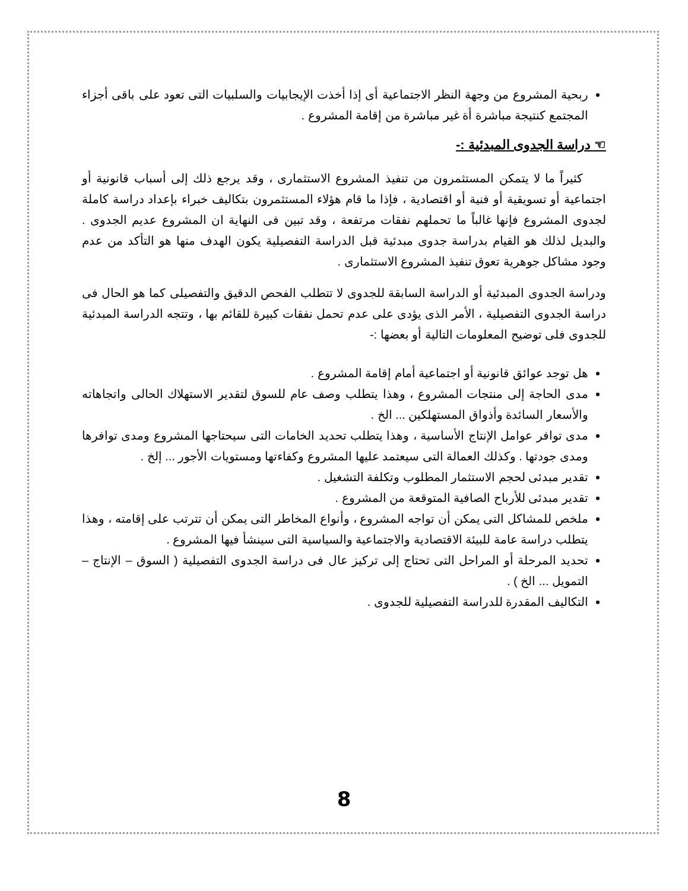ربحية المشروع من وجهة النظر الاجتماعية أى إذا أخذت الإيجابيات والسلبيات التى تعود على باقى أجزاء المجتمع كنتيجة مباشرة أة غير مباشرة من إقامة المشروع .
☜ دراسة الجدوى المبدئية :-
كثيراً ما لا يتمكن المستثمرون من تنفيذ المشروع الاستثمارى ، وقد يرجع ذلك إلى أسباب قانونية أو اجتماعية أو تسويقية أو فنية أو اقتصادية ، فإذا ما قام هؤلاء المستثمرون بتكاليف خبراء بإعداد دراسة كاملة لجدوى المشروع فإنها غالباً ما تحملهم نفقات مرتفعة ، وقد تبين فى النهاية ان المشروع عديم الجدوى . والبديل لذلك هو القيام بدراسة جدوى مبدئية قبل الدراسة التفصيلية يكون الهدف منها هو التأكد من عدم وجود مشاكل جوهرية تعوق تنفيذ المشروع الاستثمارى .
ودراسة الجدوى المبدئية أو الدراسة السابقة للجدوى لا تتطلب الفحص الدقيق والتفصيلى كما هو الحال فى دراسة الجدوى التفصيلية ، الأمر الذى يؤدى على عدم تحمل نفقات كبيرة للقائم بها ، وتتجه الدراسة المبدئية للجدوى فلى توضيح المعلومات التالية أو بعضها :-
هل توجد عوائق قانونية أو اجتماعية أمام إقامة المشروع .
مدى الحاجة إلى منتجات المشروع ، وهذا يتطلب وصف عام للسوق لتقدير الاستهلاك الحالى واتجاهاته والأسعار السائدة وأذواق المستهلكين ... الخ .
مدى توافر عوامل الإنتاج الأساسية ، وهذا يتطلب تحديد الخامات التى سيحتاجها المشروع ومدى توافرها ومدى جودتها . وكذلك العمالة التى سيعتمد عليها المشروع وكفاءتها ومستويات الأجور ... إلخ .
تقدير مبدئى لحجم الاستثمار المطلوب وتكلفة التشغيل .
تقدير مبدئى للأرباح الصافية المتوقعة من المشروع .
ملخص للمشاكل التى يمكن أن تواجه المشروع ، وأنواع المخاطر التى يمكن أن تترتب على إقامته ، وهذا يتطلب دراسة عامة للبيئة الاقتصادية والاجتماعية والسياسية التى سينشأ فيها المشروع .
تحديد المرحلة أو المراحل التى تحتاج إلى تركيز عال فى دراسة الجدوى التفصيلية ( السوق – الإنتاج – التمويل ... الخ ) .
التكاليف المقدرة للدراسة التفصيلية للجدوى .
8